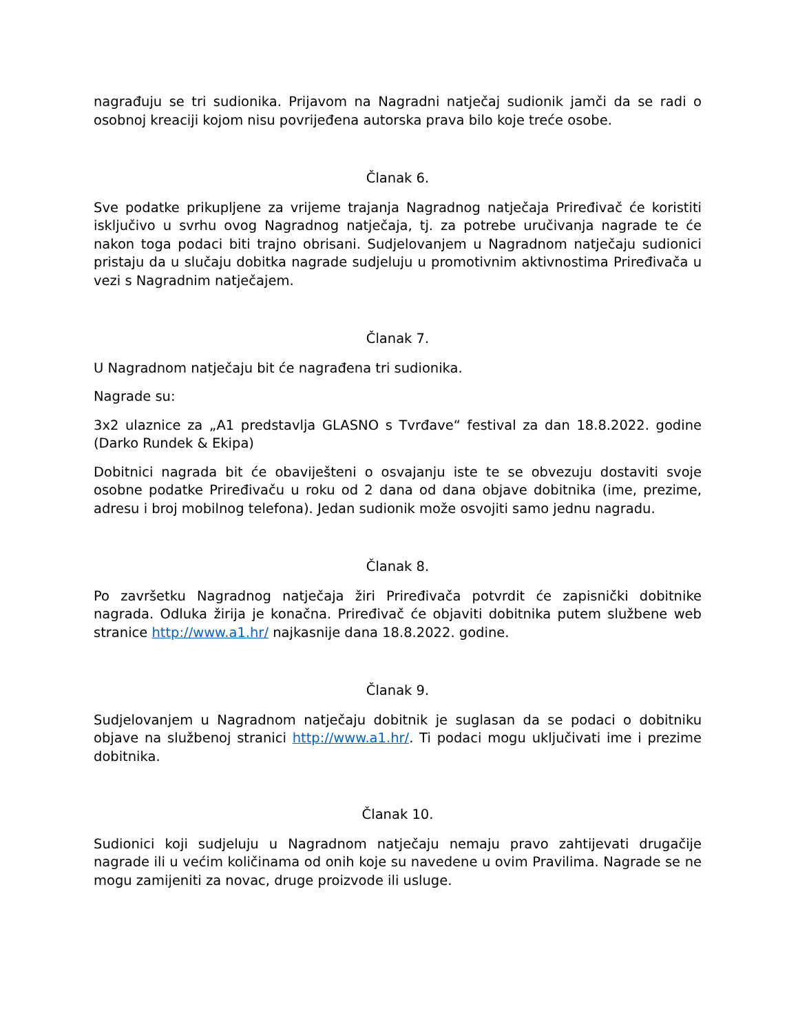nagrađuju se tri sudionika. Prijavom na Nagradni natječaj sudionik jamči da se radi o osobnoj kreaciji kojom nisu povrijeđena autorska prava bilo koje treće osobe.
Članak 6.
Sve podatke prikupljene za vrijeme trajanja Nagradnog natječaja Priređivač će koristiti isključivo u svrhu ovog Nagradnog natječaja, tj. za potrebe uručivanja nagrade te će nakon toga podaci biti trajno obrisani. Sudjelovanjem u Nagradnom natječaju sudionici pristaju da u slučaju dobitka nagrade sudjeluju u promotivnim aktivnostima Priređivača u vezi s Nagradnim natječajem.
Članak 7.
U Nagradnom natječaju bit će nagrađena tri sudionika.
Nagrade su:
3x2 ulaznice za „A1 predstavlja GLASNO s Tvrđave“ festival za dan 18.8.2022. godine (Darko Rundek & Ekipa)
Dobitnici nagrada bit će obaviješteni o osvajanju iste te se obvezuju dostaviti svoje osobne podatke Priređivaču u roku od 2 dana od dana objave dobitnika (ime, prezime, adresu i broj mobilnog telefona). Jedan sudionik može osvojiti samo jednu nagradu.
Članak 8.
Po završetku Nagradnog natječaja žiri Priređivača potvrdit će zapisnički dobitnike nagrada. Odluka žirija je konačna. Priređivač će objaviti dobitnika putem službene web stranice http://www.a1.hr/ najkasnije dana 18.8.2022. godine.
Članak 9.
Sudjelovanjem u Nagradnom natječaju dobitnik je suglasan da se podaci o dobitniku objave na službenoj stranici http://www.a1.hr/. Ti podaci mogu uključivati ime i prezime dobitnika.
Članak 10.
Sudionici koji sudjeluju u Nagradnom natječaju nemaju pravo zahtijevati drugačije nagrade ili u većim količinama od onih koje su navedene u ovim Pravilima. Nagrade se ne mogu zamijeniti za novac, druge proizvode ili usluge.